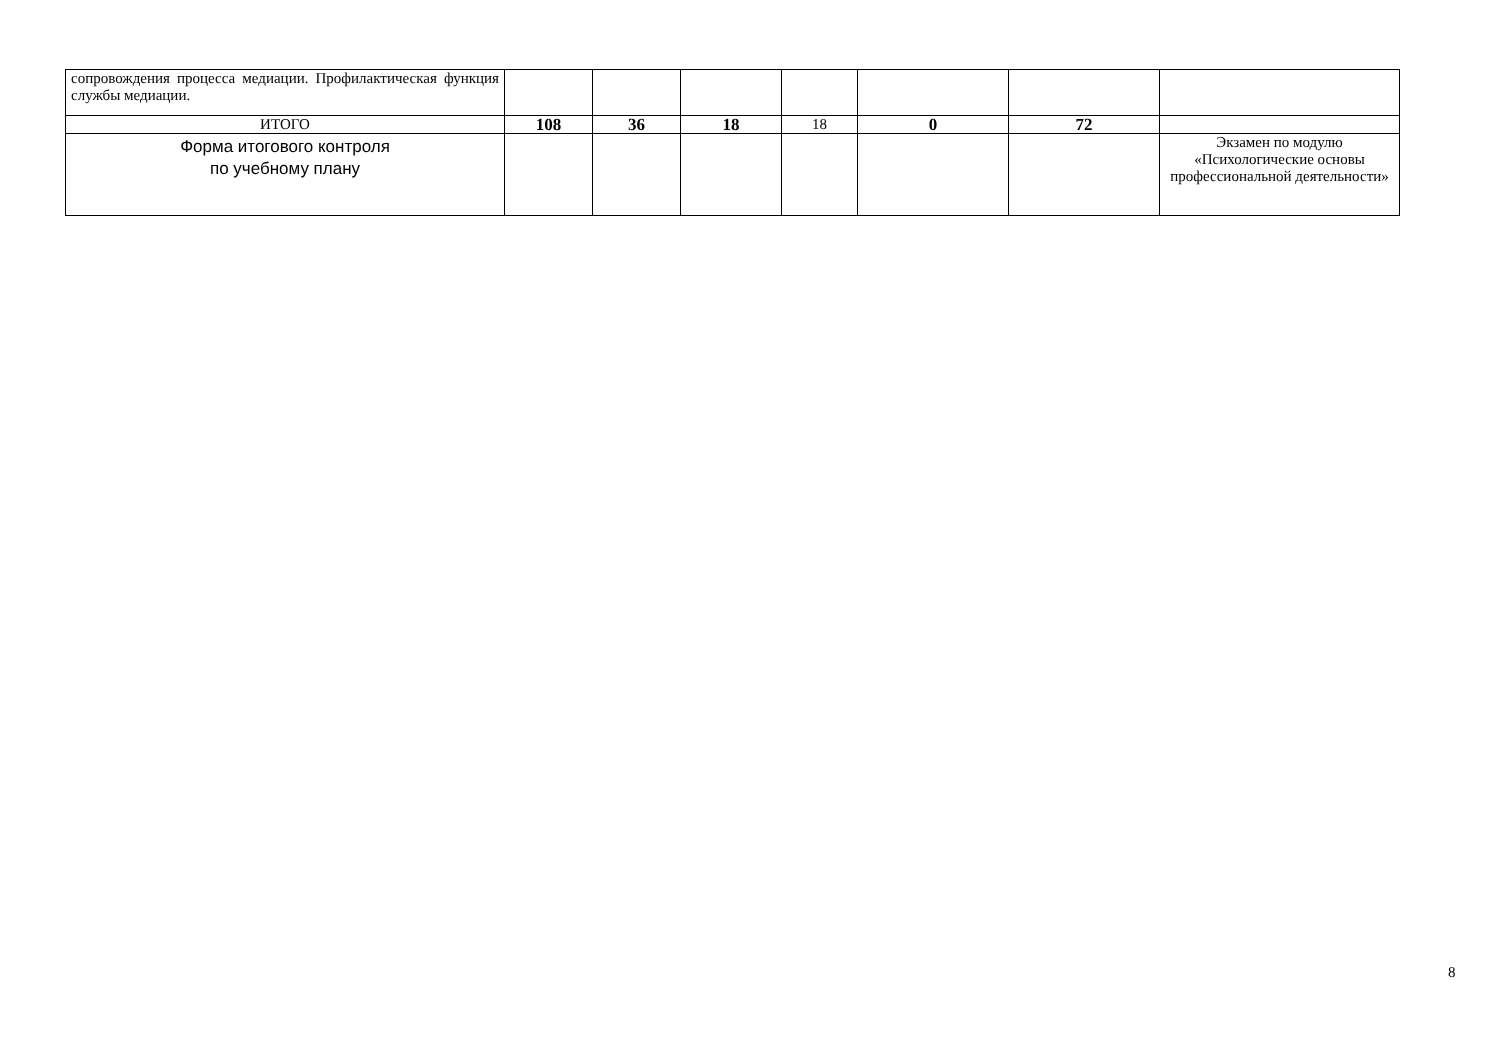| сопровождения процесса медиации. Профилактическая функция службы медиации. | | | | | | | |
| ИТОГО | 108 | 36 | 18 | 18 | 0 | 72 | |
| Форма итогового контроля по учебному плану | | | | | | | Экзамен по модулю «Психологические основы профессиональной деятельности» |
8